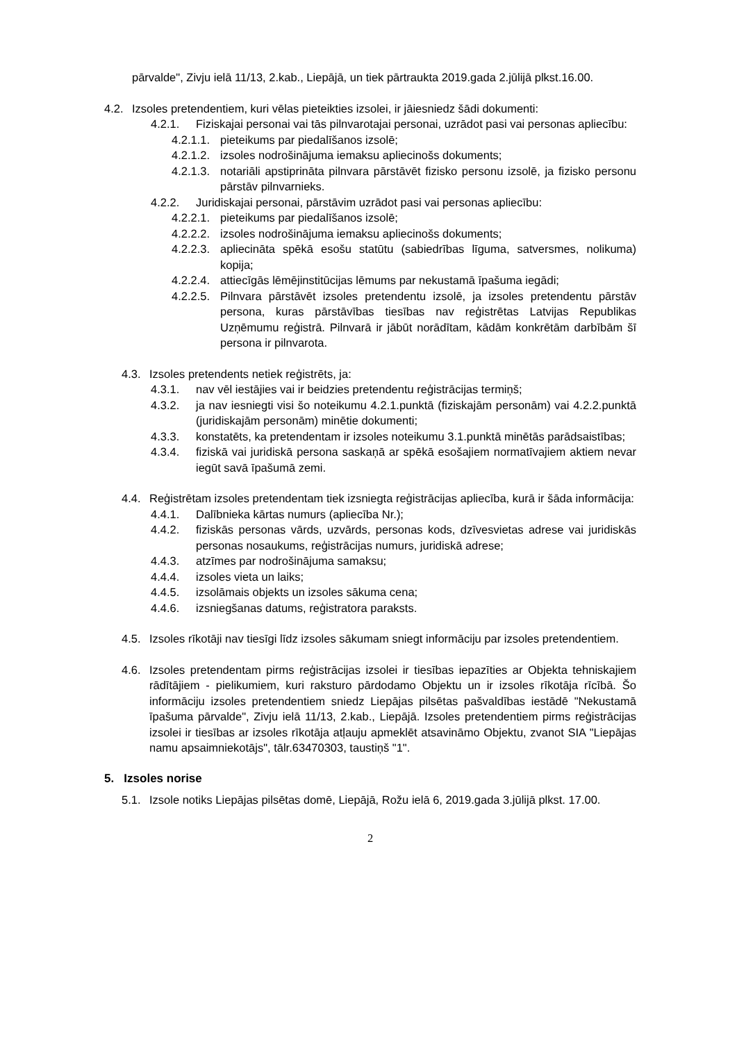pārvalde", Zivju ielā 11/13, 2.kab., Liepājā, un tiek pārtraukta 2019.gada 2.jūlijā plkst.16.00.
4.2. Izsoles pretendentiem, kuri vēlas pieteikties izsolei, ir jāiesniedz šādi dokumenti:
4.2.1. Fiziskajai personai vai tās pilnvarotajai personai, uzrādot pasi vai personas apliecību:
4.2.1.1. pieteikums par piedalīšanos izsolē;
4.2.1.2. izsoles nodrošinājuma iemaksu apliecinošs dokuments;
4.2.1.3. notariāli apstiprināta pilnvara pārstāvēt fizisko personu izsolē, ja fizisko personu pārstāv pilnvarnieks.
4.2.2. Juridiskajai personai, pārstāvim uzrādot pasi vai personas apliecību:
4.2.2.1. pieteikums par piedalīšanos izsolē;
4.2.2.2. izsoles nodrošinājuma iemaksu apliecinošs dokuments;
4.2.2.3. apliecināta spēkā esošu statūtu (sabiedrības līguma, satversmes, nolikuma) kopija;
4.2.2.4. attiecīgās lēmējinstitūcijas lēmums par nekustamā īpašuma iegādi;
4.2.2.5. Pilnvara pārstāvēt izsoles pretendentu izsolē, ja izsoles pretendentu pārstāv persona, kuras pārstāvības tiesības nav reģistrētas Latvijas Republikas Uzņēmumu reģistrā. Pilnvarā ir jābūt norādītam, kādām konkrētām darbībām šī persona ir pilnvarota.
4.3. Izsoles pretendents netiek reģistrēts, ja:
4.3.1. nav vēl iestājies vai ir beidzies pretendentu reģistrācijas termiņš;
4.3.2. ja nav iesniegti visi šo noteikumu 4.2.1.punktā (fiziskajām personām) vai 4.2.2.punktā (juridiskajām personām) minētie dokumenti;
4.3.3. konstatēts, ka pretendentam ir izsoles noteikumu 3.1.punktā minētās parādsaistības;
4.3.4. fiziskā vai juridiskā persona saskaņā ar spēkā esošajiem normatīvajiem aktiem nevar iegūt savā īpašumā zemi.
4.4. Reģistrētam izsoles pretendentam tiek izsniegta reģistrācijas apliecība, kurā ir šāda informācija:
4.4.1. Dalībnieka kārtas numurs (apliecība Nr.);
4.4.2. fiziskās personas vārds, uzvārds, personas kods, dzīvesvietas adrese vai juridiskās personas nosaukums, reģistrācijas numurs, juridiskā adrese;
4.4.3. atzīmes par nodrošinājuma samaksu;
4.4.4. izsoles vieta un laiks;
4.4.5. izsolāmais objekts un izsoles sākuma cena;
4.4.6. izsniegšanas datums, reģistratora paraksts.
4.5. Izsoles rīkotāji nav tiesīgi līdz izsoles sākumam sniegt informāciju par izsoles pretendentiem.
4.6. Izsoles pretendentam pirms reģistrācijas izsolei ir tiesības iepazīties ar Objekta tehniskajiem rādītājiem - pielikumiem, kuri raksturo pārdodamo Objektu un ir izsoles rīkotāja rīcībā. Šo informāciju izsoles pretendentiem sniedz Liepājas pilsētas pašvaldības iestādē "Nekustamā īpašuma pārvalde", Zivju ielā 11/13, 2.kab., Liepājā. Izsoles pretendentiem pirms reģistrācijas izsolei ir tiesības ar izsoles rīkotāja atļauju apmeklēt atsavināmo Objektu, zvanot SIA "Liepājas namu apsaimniekotājs", tālr.63470303, taustiņš "1".
5. Izsoles norise
5.1. Izsole notiks Liepājas pilsētas domē, Liepājā, Rožu ielā 6, 2019.gada 3.jūlijā plkst. 17.00.
2